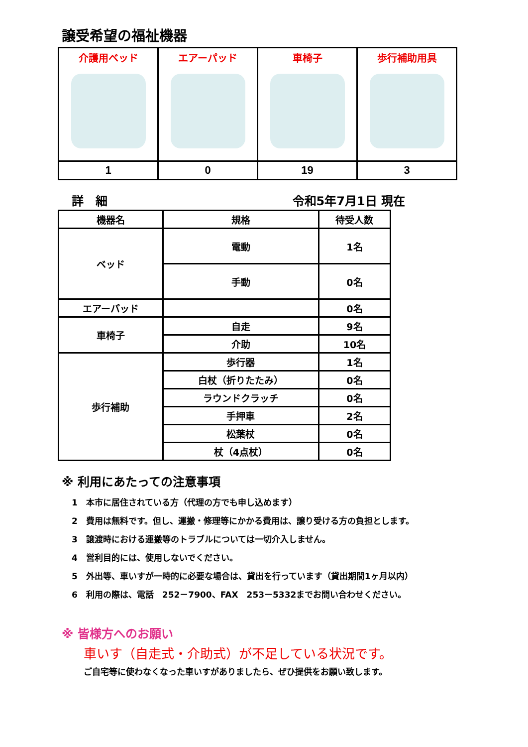譲受希望の福祉機器
| 介護用ベッド | エアーパッド | 車椅子 | 歩行補助用具 |
| 1 | 0 | 19 | 3 |
詳　細 令和5年7月1日 現在
| 機器名 | 規格 | 待受人数 |
| --- | --- | --- |
| ベッド | 電動 | 1名 |
| | 手動 | 0名 |
| エアーパッド | | 0名 |
| 車椅子 | 自走 | 9名 |
| | 介助 | 10名 |
| 歩行補助 | 歩行器 | 1名 |
| | 白杖（折りたたみ） | 0名 |
| | ラウンドクラッチ | 0名 |
| | 手押車 | 2名 |
| | 松葉杖 | 0名 |
| | 杖（4点杖） | 0名 |
※ 利用にあたっての注意事項
1　本市に居住されている方（代理の方でも申し込めます）
2　費用は無料です。但し、運搬・修理等にかかる費用は、譲り受ける方の負担とします。
3　譲渡時における運搬等のトラブルについては一切介入しません。
4　営利目的には、使用しないでください。
5　外出等、車いすが一時的に必要な場合は、貸出を行っています（貸出期間1ヶ月以内）
6　利用の際は、電話　252－7900、FAX　253－5332までお問い合わせください。
※ 皆様方へのお願い
車いす（自走式・介助式）が不足している状況です。
ご自宅等に使わなくなった車いすがありましたら、ぜひ提供をお願い致します。